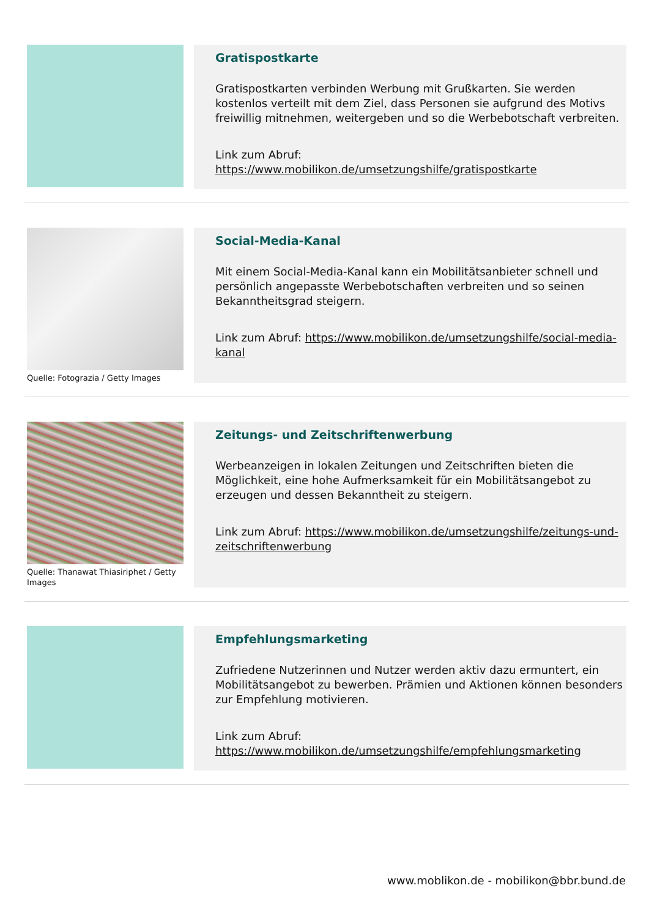Gratispostkarte
Gratispostkarten verbinden Werbung mit Grußkarten. Sie werden kostenlos verteilt mit dem Ziel, dass Personen sie aufgrund des Motivs freiwillig mitnehmen, weitergeben und so die Werbebotschaft verbreiten.
Link zum Abruf:
https://www.mobilikon.de/umsetzungshilfe/gratispostkarte
Quelle: Fotograzia / Getty Images
Social-Media-Kanal
Mit einem Social-Media-Kanal kann ein Mobilitätsanbieter schnell und persönlich angepasste Werbebotschaften verbreiten und so seinen Bekanntheitsgrad steigern.
Link zum Abruf: https://www.mobilikon.de/umsetzungshilfe/social-media-kanal
Quelle: Thanawat Thiasiriphet / Getty Images
Zeitungs- und Zeitschriftenwerbung
Werbeanzeigen in lokalen Zeitungen und Zeitschriften bieten die Möglichkeit, eine hohe Aufmerksamkeit für ein Mobilitätsangebot zu erzeugen und dessen Bekanntheit zu steigern.
Link zum Abruf: https://www.mobilikon.de/umsetzungshilfe/zeitungs-und-zeitschriftenwerbung
Empfehlungsmarketing
Zufriedene Nutzerinnen und Nutzer werden aktiv dazu ermuntert, ein Mobilitätsangebot zu bewerben. Prämien und Aktionen können besonders zur Empfehlung motivieren.
Link zum Abruf:
https://www.mobilikon.de/umsetzungshilfe/empfehlungsmarketing
www.moblikon.de - mobilikon@bbr.bund.de